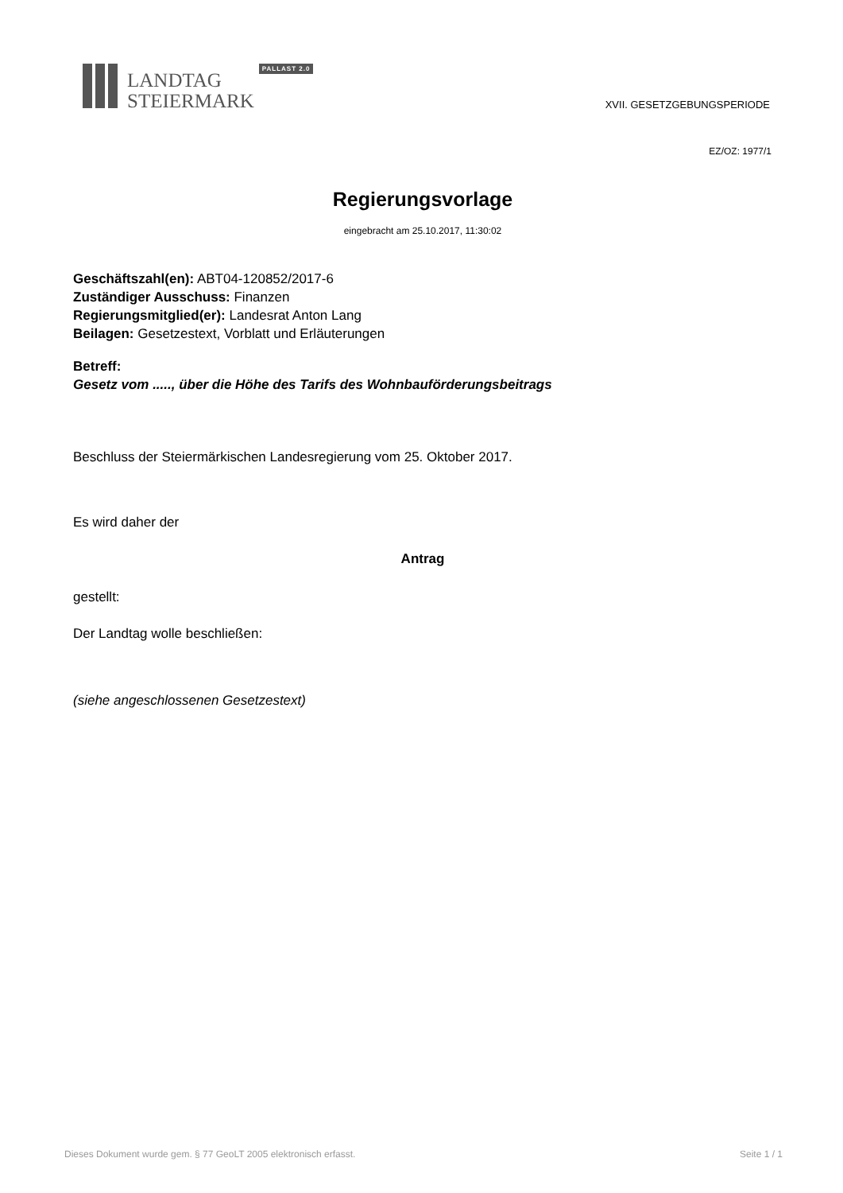LANDTAG
STEIERMARK
PALLAST 2.0
XVII. GESETZGEBUNGSPERIODE
EZ/OZ: 1977/1
Regierungsvorlage
eingebracht am 25.10.2017, 11:30:02
Geschäftszahl(en): ABT04-120852/2017-6
Zuständiger Ausschuss: Finanzen
Regierungsmitglied(er): Landesrat Anton Lang
Beilagen: Gesetzestext, Vorblatt und Erläuterungen
Betreff:
Gesetz vom ....., über die Höhe des Tarifs des Wohnbauförderungsbeitrags
Beschluss der Steiermärkischen Landesregierung vom 25. Oktober 2017.
Es wird daher der
Antrag
gestellt:
Der Landtag wolle beschließen:
(siehe angeschlossenen Gesetzestext)
Dieses Dokument wurde gem. § 77 GeoLT 2005 elektronisch erfasst. Seite 1 / 1